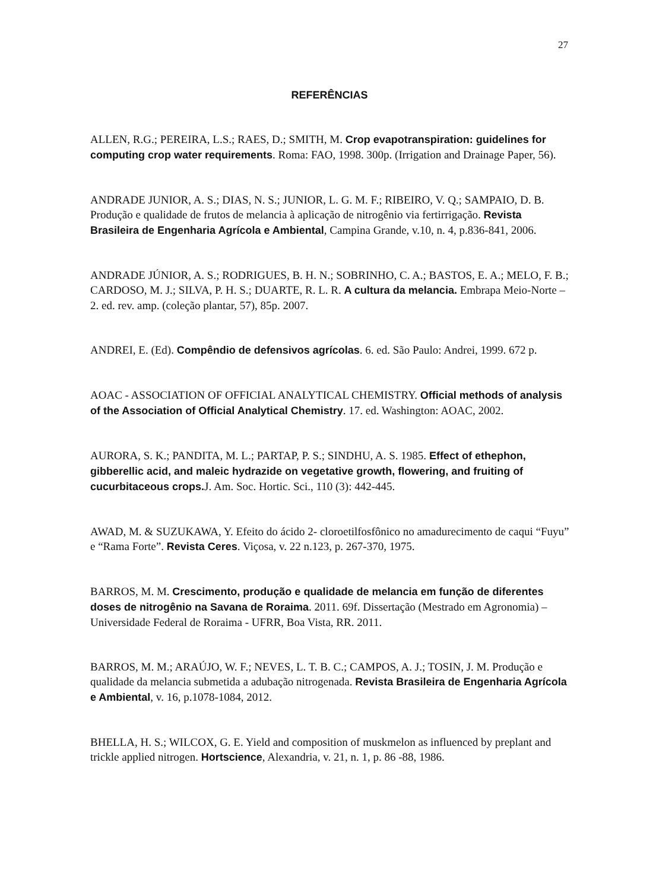27
REFERÊNCIAS
ALLEN, R.G.; PEREIRA, L.S.; RAES, D.; SMITH, M. Crop evapotranspiration: guidelines for computing crop water requirements. Roma: FAO, 1998. 300p. (Irrigation and Drainage Paper, 56).
ANDRADE JUNIOR, A. S.; DIAS, N. S.; JUNIOR, L. G. M. F.; RIBEIRO, V. Q.; SAMPAIO, D. B. Produção e qualidade de frutos de melancia à aplicação de nitrogênio via fertirrigação. Revista Brasileira de Engenharia Agrícola e Ambiental, Campina Grande, v.10, n. 4, p.836-841, 2006.
ANDRADE JÚNIOR, A. S.; RODRIGUES, B. H. N.; SOBRINHO, C. A.; BASTOS, E. A.; MELO, F. B.; CARDOSO, M. J.; SILVA, P. H. S.; DUARTE, R. L. R. A cultura da melancia. Embrapa Meio-Norte – 2. ed. rev. amp. (coleção plantar, 57), 85p. 2007.
ANDREI, E. (Ed). Compêndio de defensivos agrícolas. 6. ed. São Paulo: Andrei, 1999. 672 p.
AOAC - ASSOCIATION OF OFFICIAL ANALYTICAL CHEMISTRY. Official methods of analysis of the Association of Official Analytical Chemistry. 17. ed. Washington: AOAC, 2002.
AURORA, S. K.; PANDITA, M. L.; PARTAP, P. S.; SINDHU, A. S. 1985. Effect of ethephon, gibberellic acid, and maleic hydrazide on vegetative growth, flowering, and fruiting of cucurbitaceous crops. J. Am. Soc. Hortic. Sci., 110 (3): 442-445.
AWAD, M. & SUZUKAWA, Y. Efeito do ácido 2- cloroetilfosfônico no amadurecimento de caqui “Fuyu” e “Rama Forte”. Revista Ceres. Viçosa, v. 22 n.123, p. 267-370, 1975.
BARROS, M. M. Crescimento, produção e qualidade de melancia em função de diferentes doses de nitrogênio na Savana de Roraima. 2011. 69f. Dissertação (Mestrado em Agronomia) – Universidade Federal de Roraima - UFRR, Boa Vista, RR. 2011.
BARROS, M. M.; ARAÚJO, W. F.; NEVES, L. T. B. C.; CAMPOS, A. J.; TOSIN, J. M. Produção e qualidade da melancia submetida a adubação nitrogenada. Revista Brasileira de Engenharia Agrícola e Ambiental, v. 16, p.1078-1084, 2012.
BHELLA, H. S.; WILCOX, G. E. Yield and composition of muskmelon as influenced by preplant and trickle applied nitrogen. Hortscience, Alexandria, v. 21, n. 1, p. 86 -88, 1986.